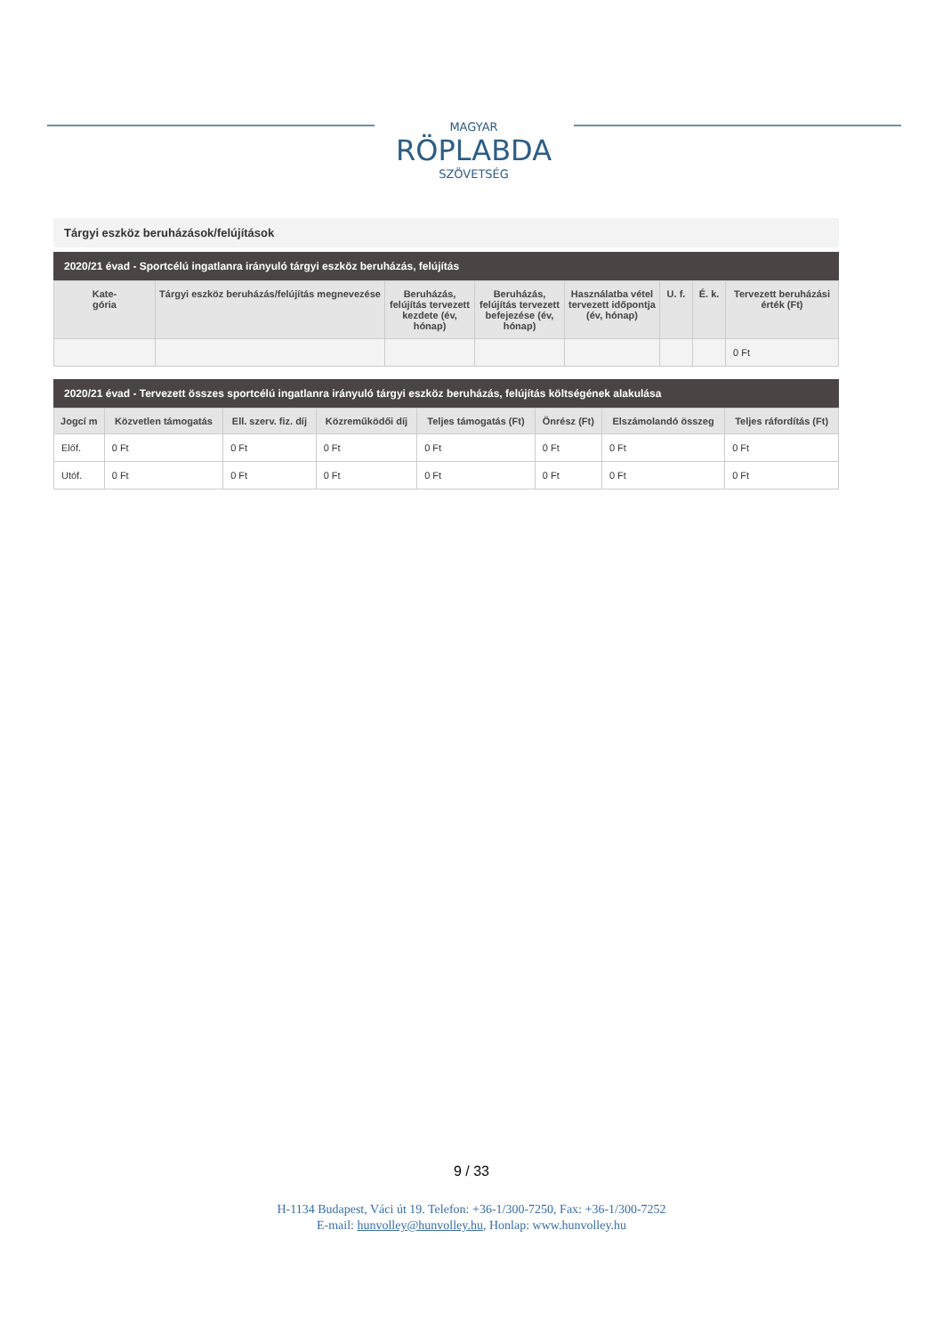MAGYAR
RÖPLABDA
SZÖVETSÉG
Tárgyi eszköz beruházások/felújítások
2020/21 évad - Sportcélú ingatlanra irányuló tárgyi eszköz beruházás, felújítás
| Kate- gória | Tárgyi eszköz beruházás/felújítás megnevezése | Beruházás, felújítás tervezett kezdete (év, hónap) | Beruházás, felújítás tervezett befejezése (év, hónap) | Használatba vétel tervezett időpontja (év, hónap) | U. f. | É. k. | Tervezett beruházási érték (Ft) |
| --- | --- | --- | --- | --- | --- | --- | --- |
| | | | | | | | 0 Ft |
2020/21 évad - Tervezett összes sportcélú ingatlanra irányuló tárgyi eszköz beruházás, felújítás költségének alakulása
| Jogcí m | Közvetlen támogatás | Ell. szerv. fiz. díj | Közreműködői díj | Teljes támogatás (Ft) | Önrész (Ft) | Elszámolandó összeg | Teljes ráfordítás (Ft) |
| --- | --- | --- | --- | --- | --- | --- | --- |
| Előf. | 0 Ft | 0 Ft | 0 Ft | 0 Ft | 0 Ft | 0 Ft | 0 Ft |
| Utóf. | 0 Ft | 0 Ft | 0 Ft | 0 Ft | 0 Ft | 0 Ft | 0 Ft |
9 / 33
H-1134 Budapest, Váci út 19. Telefon: +36-1/300-7250, Fax: +36-1/300-7252
E-mail: hunvolley@hunvolley.hu, Honlap: www.hunvolley.hu